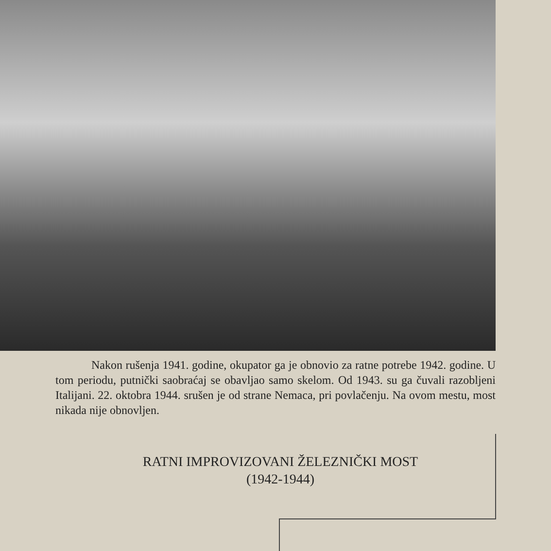Nakon rušenja 1941. godine, okupator ga je obnovio za ratne potrebe 1942. godine. U tom periodu, putnički saobraćaj se obavljao samo skelom. Od 1943. su ga čuvali razobljeni Italijani. 22. oktobra 1944. srušen je od strane Nemaca, pri povlačenju. Na ovom mestu, most nikada nije obnovljen.
RATNI IMPROVIZOVANI ŽELEZNIČKI MOST
(1942-1944)